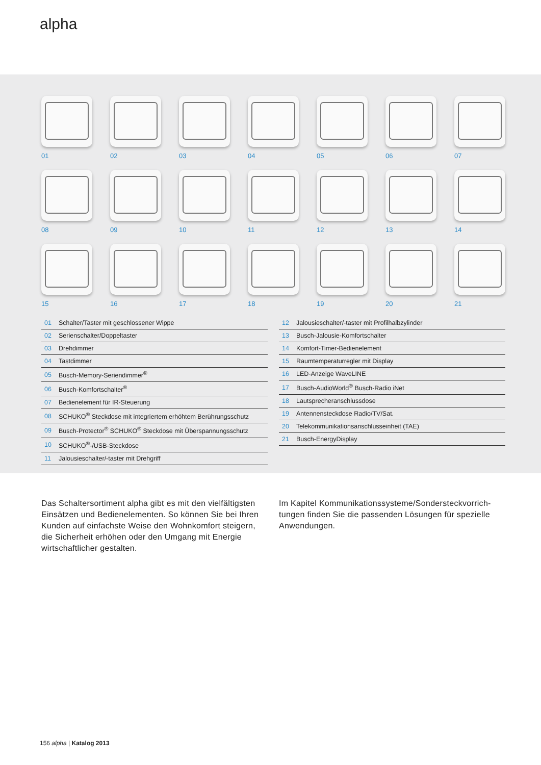alpha
01
02
03
04
05
06
07
08
09
10
11
12
13
14
15
16
17
18
19
20
21
| 01 | Schalter/Taster mit geschlossener Wippe |
| 02 | Serienschalter/Doppeltaster |
| 03 | Drehdimmer |
| 04 | Tastdimmer |
| 05 | Busch-Memory-Seriendimmer<sup>®</sup> |
| 06 | Busch-Komfortschalter<sup>®</sup> |
| 07 | Bedienelement für IR-Steuerung |
| 08 | SCHUKO<sup>®</sup> Steckdose mit integriertem erhöhtem Berührungsschutz |
| 09 | Busch-Protector<sup>®</sup> SCHUKO<sup>®</sup> Steckdose mit Überspannungsschutz |
| 10 | SCHUKO<sup>®</sup>-/USB-Steckdose |
| 11 | Jalousieschalter/-taster mit Drehgriff |
| 12 | Jalousieschalter/-taster mit Profilhalbzylinder |
| 13 | Busch-Jalousie-Komfortschalter |
| 14 | Komfort-Timer-Bedienelement |
| 15 | Raumtemperaturregler mit Display |
| 16 | LED-Anzeige WaveLINE |
| 17 | Busch-AudioWorld<sup>®</sup> Busch-Radio iNet |
| 18 | Lautsprecheranschlussdose |
| 19 | Antennensteckdose Radio/TV/Sat. |
| 20 | Telekommunikationsanschlusseinheit (TAE) |
| 21 | Busch-EnergyDisplay |
Das Schaltersortiment alpha gibt es mit den vielfältigsten Einsätzen und Bedienelementen. So können Sie bei Ihren Kunden auf einfachste Weise den Wohnkomfort steigern, die Sicherheit erhöhen oder den Umgang mit Energie wirtschaftlicher gestalten.
Im Kapitel Kommunikationssysteme/Sondersteckvorrich-tungen finden Sie die passenden Lösungen für spezielle Anwendungen.
156 alpha | Katalog 2013